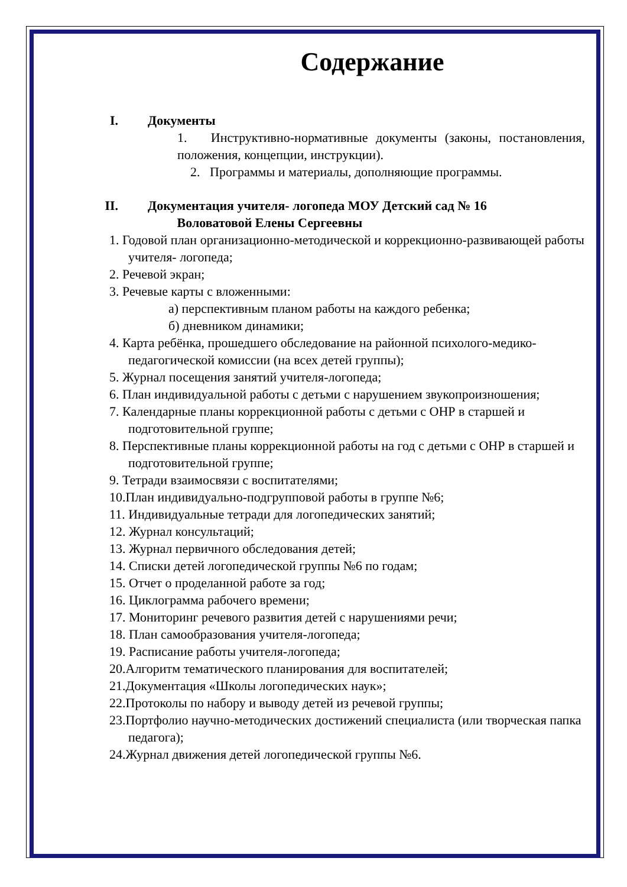Содержание
I. Документы
1. Инструктивно-нормативные документы (законы, постановления, положения, концепции, инструкции).
2. Программы и материалы, дополняющие программы.
II. Документация учителя- логопеда МОУ Детский сад № 16
Воловатовой Елены Сергеевны
1. Годовой план организационно-методической и коррекционно-развивающей работы учителя- логопеда;
2. Речевой экран;
3. Речевые карты с вложенными:
а) перспективным планом работы на каждого ребенка;
б) дневником динамики;
4. Карта ребёнка, прошедшего обследование на районной психолого-медико-педагогической комиссии (на всех детей группы);
5. Журнал посещения занятий учителя-логопеда;
6. План индивидуальной работы с детьми с нарушением звукопроизношения;
7. Календарные планы коррекционной работы с детьми с ОНР в старшей и подготовительной группе;
8. Перспективные планы коррекционной работы на год с детьми с ОНР в старшей и подготовительной группе;
9. Тетради взаимосвязи с воспитателями;
10.План индивидуально-подгрупповой работы в группе №6;
11. Индивидуальные тетради для логопедических занятий;
12. Журнал консультаций;
13. Журнал первичного обследования детей;
14. Списки детей логопедической группы №6 по годам;
15. Отчет о проделанной работе за год;
16. Циклограмма рабочего времени;
17. Мониторинг речевого развития детей с нарушениями речи;
18. План самообразования учителя-логопеда;
19. Расписание работы учителя-логопеда;
20.Алгоритм тематического планирования для воспитателей;
21.Документация «Школы логопедических наук»;
22.Протоколы по набору и выводу детей из речевой группы;
23.Портфолио научно-методических достижений специалиста (или творческая папка педагога);
24.Журнал движения детей логопедической группы №6.